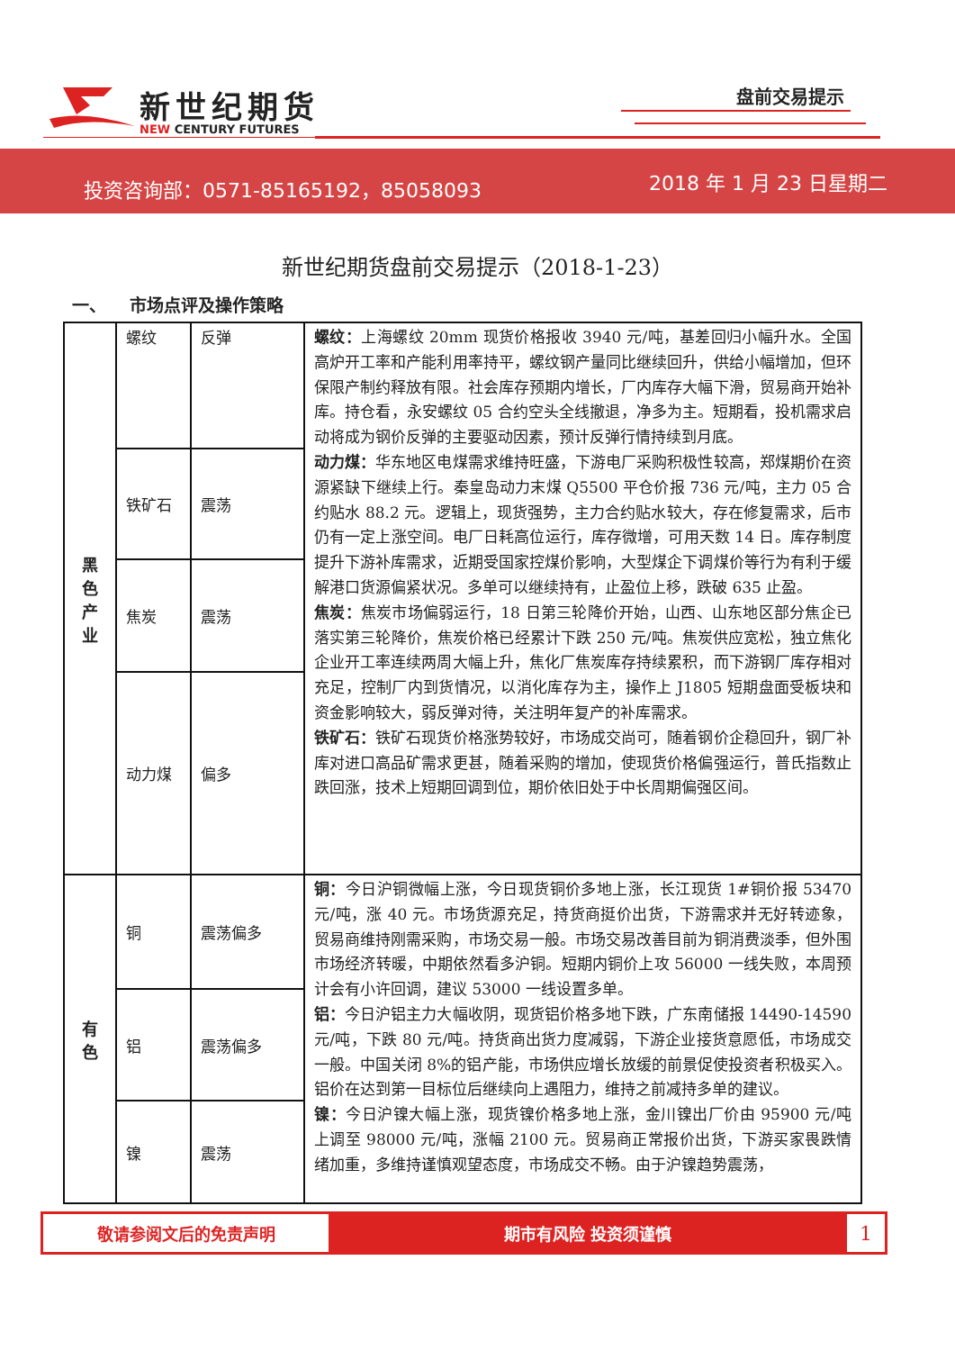新世纪期货
NEW CENTURY FUTURES
盘前交易提示
投资咨询部：0571-85165192，85058093 2018 年 1 月 23 日星期二
新世纪期货盘前交易提示（2018-1-23）
一、 市场点评及操作策略
| 黑 色 产 业 | 螺纹 | 反弹 | 螺纹： 上海螺纹 20mm 现货价格报收 3940 元/吨，基差回归小幅升水。全国高炉开工率和产能利用率持平，螺纹钢产量同比继续回升，供给小幅增加，但环保限产制约释放有限。社会库存预期内增长，厂内库存大幅下滑，贸易商开始补库。持仓看，永安螺纹 05 合约空头全线撤退，净多为主。短期看，投机需求启动将成为钢价反弹的主要驱动因素，预计反弹行情持续到月底。 动力煤： 华东地区电煤需求维持旺盛，下游电厂采购积极性较高，郑煤期价在资源紧缺下继续上行。秦皇岛动力末煤 Q5500 平仓价报 736 元/吨，主力 05 合约贴水 88.2 元。逻辑上，现货强势，主力合约贴水较大，存在修复需求，后市仍有一定上涨空间。电厂日耗高位运行，库存微增，可用天数 14 日。库存制度提升下游补库需求，近期受国家控煤价影响，大型煤企下调煤价等行为有利于缓解港口货源偏紧状况。多单可以继续持有，止盈位上移，跌破 635 止盈。 焦炭： 焦炭市场偏弱运行，18 日第三轮降价开始，山西、山东地区部分焦企已落实第三轮降价，焦炭价格已经累计下跌 250 元/吨。焦炭供应宽松，独立焦化企业开工率连续两周大幅上升，焦化厂焦炭库存持续累积，而下游钢厂库存相对充足，控制厂内到货情况，以消化库存为主，操作上 J1805 短期盘面受板块和资金影响较大，弱反弹对待，关注明年复产的补库需求。 铁矿石： 铁矿石现货价格涨势较好，市场成交尚可，随着钢价企稳回升，钢厂补库对进口高品矿需求更甚，随着采购的增加，使现货价格偏强运行，普氏指数止跌回涨，技术上短期回调到位，期价依旧处于中长周期偏强区间。 |
| | 铁矿石 | 震荡 | |
| | 焦炭 | 震荡 | |
| | 动力煤 | 偏多 | |
| 有 色 | 铜 | 震荡偏多 | 铜： 今日沪铜微幅上涨，今日现货铜价多地上涨，长江现货 1#铜价报 53470 元/吨，涨 40 元。市场货源充足，持货商挺价出货，下游需求并无好转迹象，贸易商维持刚需采购，市场交易一般。市场交易改善目前为铜消费淡季，但外围市场经济转暖，中期依然看多沪铜。短期内铜价上攻 56000 一线失败，本周预计会有小许回调，建议 53000 一线设置多单。 铝： 今日沪铝主力大幅收阴，现货铝价格多地下跌，广东南储报 14490-14590 元/吨，下跌 80 元/吨。持货商出货力度减弱，下游企业接货意愿低，市场成交一般。中国关闭 8%的铝产能，市场供应增长放缓的前景促使投资者积极买入。铝价在达到第一目标位后继续向上遇阻力，维持之前减持多单的建议。 镍： 今日沪镍大幅上涨，现货镍价格多地上涨，金川镍出厂价由 95900 元/吨上调至 98000 元/吨，涨幅 2100 元。贸易商正常报价出货，下游买家畏跌情绪加重，多维持谨慎观望态度，市场成交不畅。由于沪镍趋势震荡， |
| | 铝 | 震荡偏多 | |
| | 镍 | 震荡 | |
敬请参阅文后的免责声明 期市有风险 投资须谨慎
1